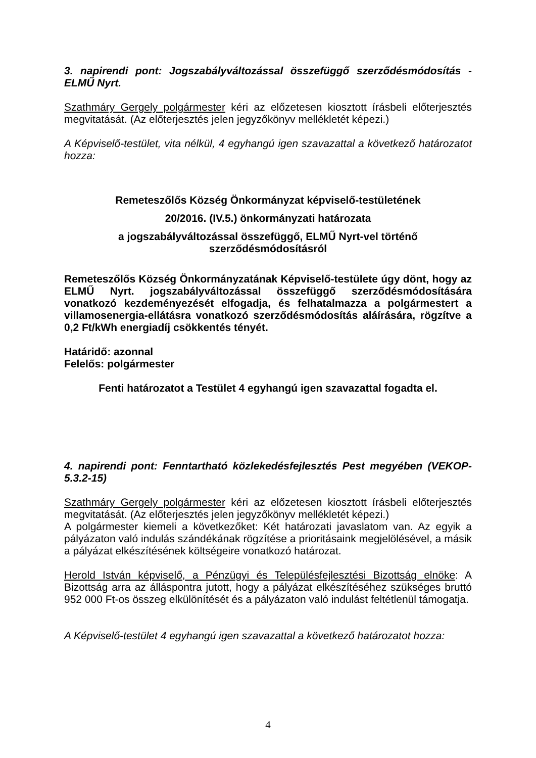3. napirendi pont: Jogszabályváltozással összefüggő szerződésmódosítás - ELMŰ Nyrt.
Szathmáry Gergely polgármester kéri az előzetesen kiosztott írásbeli előterjesztés megvitatását. (Az előterjesztés jelen jegyzőkönyv mellékletét képezi.)
A Képviselő-testület, vita nélkül, 4 egyhangú igen szavazattal a következő határozatot hozza:
Remeteszőlős Község Önkormányzat képviselő-testületének
20/2016. (IV.5.) önkormányzati határozata
a jogszabályváltozással összefüggő, ELMŰ Nyrt-vel történő szerződésmódosításról
Remeteszőlős Község Önkormányzatának Képviselő-testülete úgy dönt, hogy az ELMŰ Nyrt. jogszabályváltozással összefüggő szerződésmódosítására vonatkozó kezdeményezését elfogadja, és felhatalmazza a polgármestert a villamosenergia-ellátásra vonatkozó szerződésmódosítás aláírására, rögzítve a 0,2 Ft/kWh energiadíj csökkentés tényét.
Határidő: azonnal
Felelős: polgármester
Fenti határozatot a Testület 4 egyhangú igen szavazattal fogadta el.
4. napirendi pont: Fenntartható közlekedésfejlesztés Pest megyében (VEKOP-5.3.2-15)
Szathmáry Gergely polgármester kéri az előzetesen kiosztott írásbeli előterjesztés megvitatását. (Az előterjesztés jelen jegyzőkönyv mellékletét képezi.)
A polgármester kiemeli a következőket: Két határozati javaslatom van. Az egyik a pályázaton való indulás szándékának rögzítése a prioritásaink megjelölésével, a másik a pályázat elkészítésének költségeire vonatkozó határozat.
Herold István képviselő, a Pénzügyi és Településfejlesztési Bizottság elnöke: A Bizottság arra az álláspontra jutott, hogy a pályázat elkészítéséhez szükséges bruttó 952 000 Ft-os összeg elkülönítését és a pályázaton való indulást feltétlenül támogatja.
A Képviselő-testület 4 egyhangú igen szavazattal a következő határozatot hozza:
4